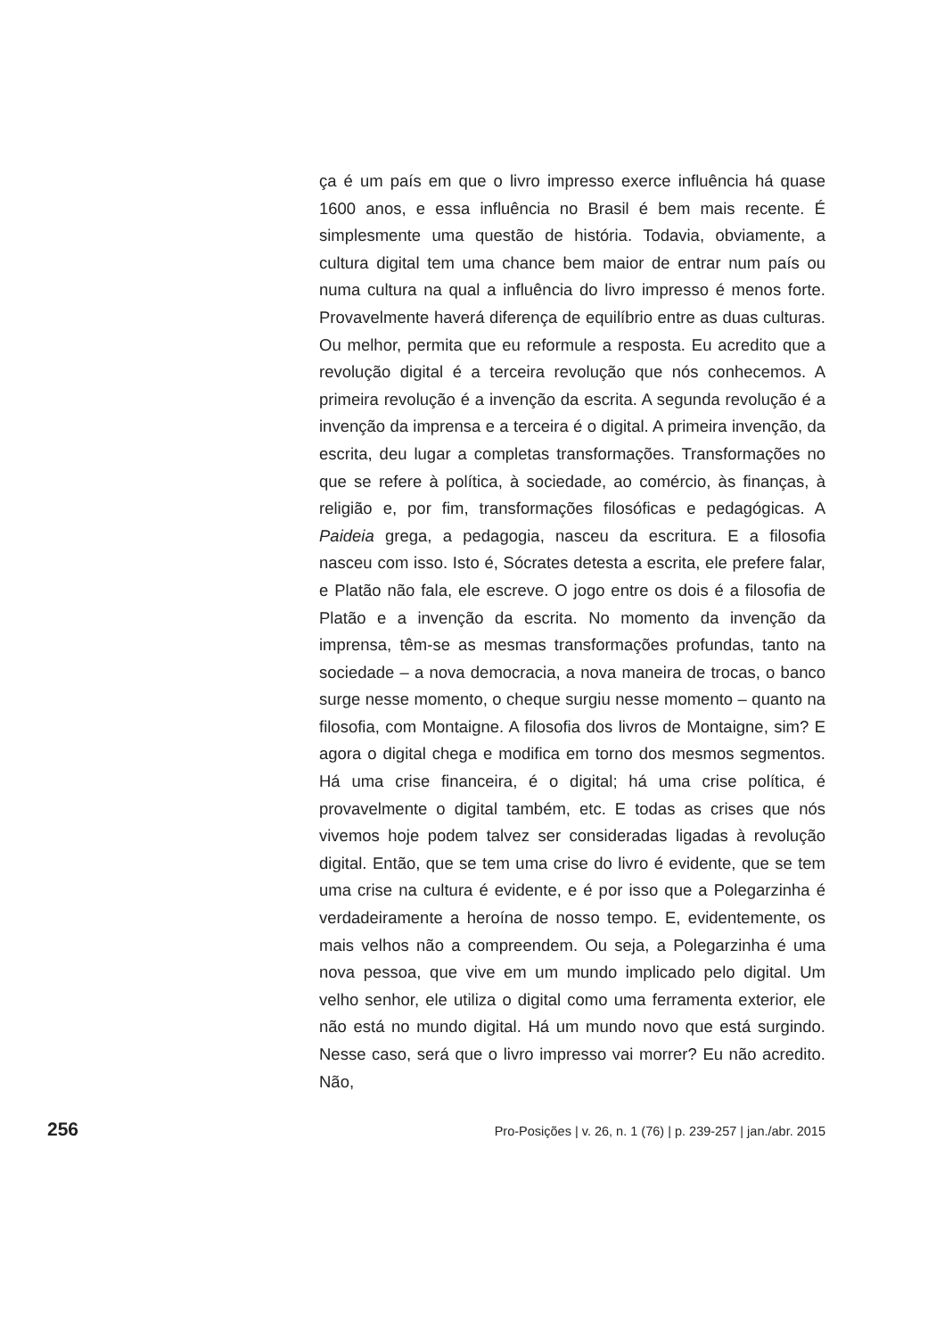ça é um país em que o livro impresso exerce influência há quase 1600 anos, e essa influência no Brasil é bem mais recente. É simplesmente uma questão de história. Todavia, obviamente, a cultura digital tem uma chance bem maior de entrar num país ou numa cultura na qual a influência do livro impresso é menos forte. Provavelmente haverá diferença de equilíbrio entre as duas culturas. Ou melhor, permita que eu reformule a resposta. Eu acredito que a revolução digital é a terceira revolução que nós conhecemos. A primeira revolução é a invenção da escrita. A segunda revolução é a invenção da imprensa e a terceira é o digital. A primeira invenção, da escrita, deu lugar a completas transformações. Transformações no que se refere à política, à sociedade, ao comércio, às finanças, à religião e, por fim, transformações filosóficas e pedagógicas. A Paideia grega, a pedagogia, nasceu da escritura. E a filosofia nasceu com isso. Isto é, Sócrates detesta a escrita, ele prefere falar, e Platão não fala, ele escreve. O jogo entre os dois é a filosofia de Platão e a invenção da escrita. No momento da invenção da imprensa, têm-se as mesmas transformações profundas, tanto na sociedade – a nova democracia, a nova maneira de trocas, o banco surge nesse momento, o cheque surgiu nesse momento – quanto na filosofia, com Montaigne. A filosofia dos livros de Montaigne, sim? E agora o digital chega e modifica em torno dos mesmos segmentos. Há uma crise financeira, é o digital; há uma crise política, é provavelmente o digital também, etc. E todas as crises que nós vivemos hoje podem talvez ser consideradas ligadas à revolução digital. Então, que se tem uma crise do livro é evidente, que se tem uma crise na cultura é evidente, e é por isso que a Polegarzinha é verdadeiramente a heroína de nosso tempo. E, evidentemente, os mais velhos não a compreendem. Ou seja, a Polegarzinha é uma nova pessoa, que vive em um mundo implicado pelo digital. Um velho senhor, ele utiliza o digital como uma ferramenta exterior, ele não está no mundo digital. Há um mundo novo que está surgindo. Nesse caso, será que o livro impresso vai morrer? Eu não acredito. Não,
256 Pro-Posições | v. 26, n. 1 (76) | p. 239-257 | jan./abr. 2015